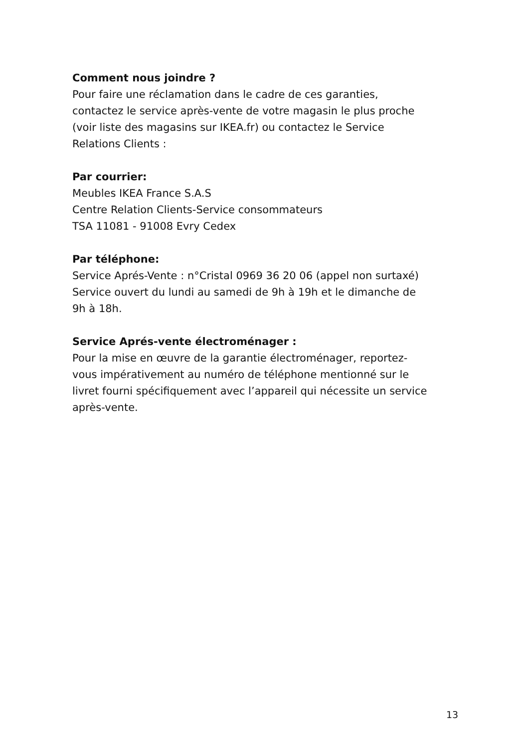Comment nous joindre ?
Pour faire une réclamation dans le cadre de ces garanties,
contactez le service après-vente de votre magasin le plus proche
(voir liste des magasins sur IKEA.fr) ou contactez le Service
Relations Clients :
Par courrier:
Meubles IKEA France S.A.S
Centre Relation Clients-Service consommateurs
TSA 11081 - 91008 Evry Cedex
Par téléphone:
Service Aprés-Vente : n°Cristal 0969 36 20 06 (appel non surtaxé)
Service ouvert du lundi au samedi de 9h à 19h et le dimanche de
9h à 18h.
Service Aprés-vente électroménager :
Pour la mise en œuvre de la garantie électroménager, reportez-
vous impérativement au numéro de téléphone mentionné sur le
livret fourni spécifiquement avec l’appareil qui nécessite un service
après-vente.
13